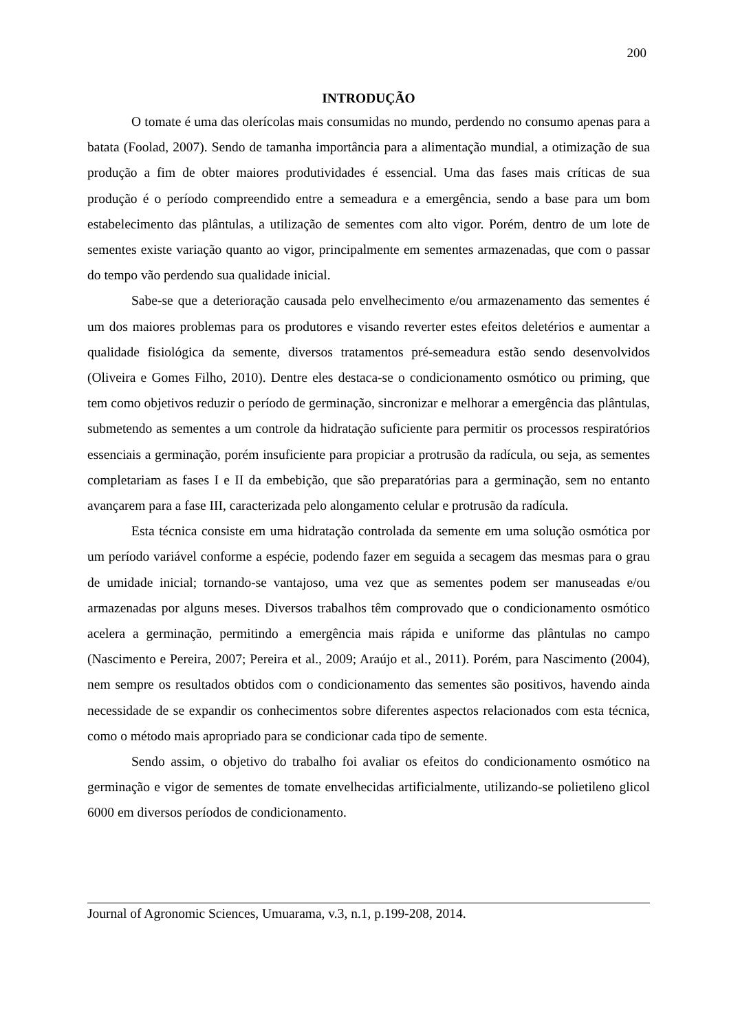200
INTRODUÇÃO
O tomate é uma das olerícolas mais consumidas no mundo, perdendo no consumo apenas para a batata (Foolad, 2007). Sendo de tamanha importância para a alimentação mundial, a otimização de sua produção a fim de obter maiores produtividades é essencial. Uma das fases mais críticas de sua produção é o período compreendido entre a semeadura e a emergência, sendo a base para um bom estabelecimento das plântulas, a utilização de sementes com alto vigor. Porém, dentro de um lote de sementes existe variação quanto ao vigor, principalmente em sementes armazenadas, que com o passar do tempo vão perdendo sua qualidade inicial.
Sabe-se que a deterioração causada pelo envelhecimento e/ou armazenamento das sementes é um dos maiores problemas para os produtores e visando reverter estes efeitos deletérios e aumentar a qualidade fisiológica da semente, diversos tratamentos pré-semeadura estão sendo desenvolvidos (Oliveira e Gomes Filho, 2010). Dentre eles destaca-se o condicionamento osmótico ou priming, que tem como objetivos reduzir o período de germinação, sincronizar e melhorar a emergência das plântulas, submetendo as sementes a um controle da hidratação suficiente para permitir os processos respiratórios essenciais a germinação, porém insuficiente para propiciar a protrusão da radícula, ou seja, as sementes completariam as fases I e II da embebição, que são preparatórias para a germinação, sem no entanto avançarem para a fase III, caracterizada pelo alongamento celular e protrusão da radícula.
Esta técnica consiste em uma hidratação controlada da semente em uma solução osmótica por um período variável conforme a espécie, podendo fazer em seguida a secagem das mesmas para o grau de umidade inicial; tornando-se vantajoso, uma vez que as sementes podem ser manuseadas e/ou armazenadas por alguns meses. Diversos trabalhos têm comprovado que o condicionamento osmótico acelera a germinação, permitindo a emergência mais rápida e uniforme das plântulas no campo (Nascimento e Pereira, 2007; Pereira et al., 2009; Araújo et al., 2011). Porém, para Nascimento (2004), nem sempre os resultados obtidos com o condicionamento das sementes são positivos, havendo ainda necessidade de se expandir os conhecimentos sobre diferentes aspectos relacionados com esta técnica, como o método mais apropriado para se condicionar cada tipo de semente.
Sendo assim, o objetivo do trabalho foi avaliar os efeitos do condicionamento osmótico na germinação e vigor de sementes de tomate envelhecidas artificialmente, utilizando-se polietileno glicol 6000 em diversos períodos de condicionamento.
Journal of Agronomic Sciences, Umuarama, v.3, n.1, p.199-208, 2014.